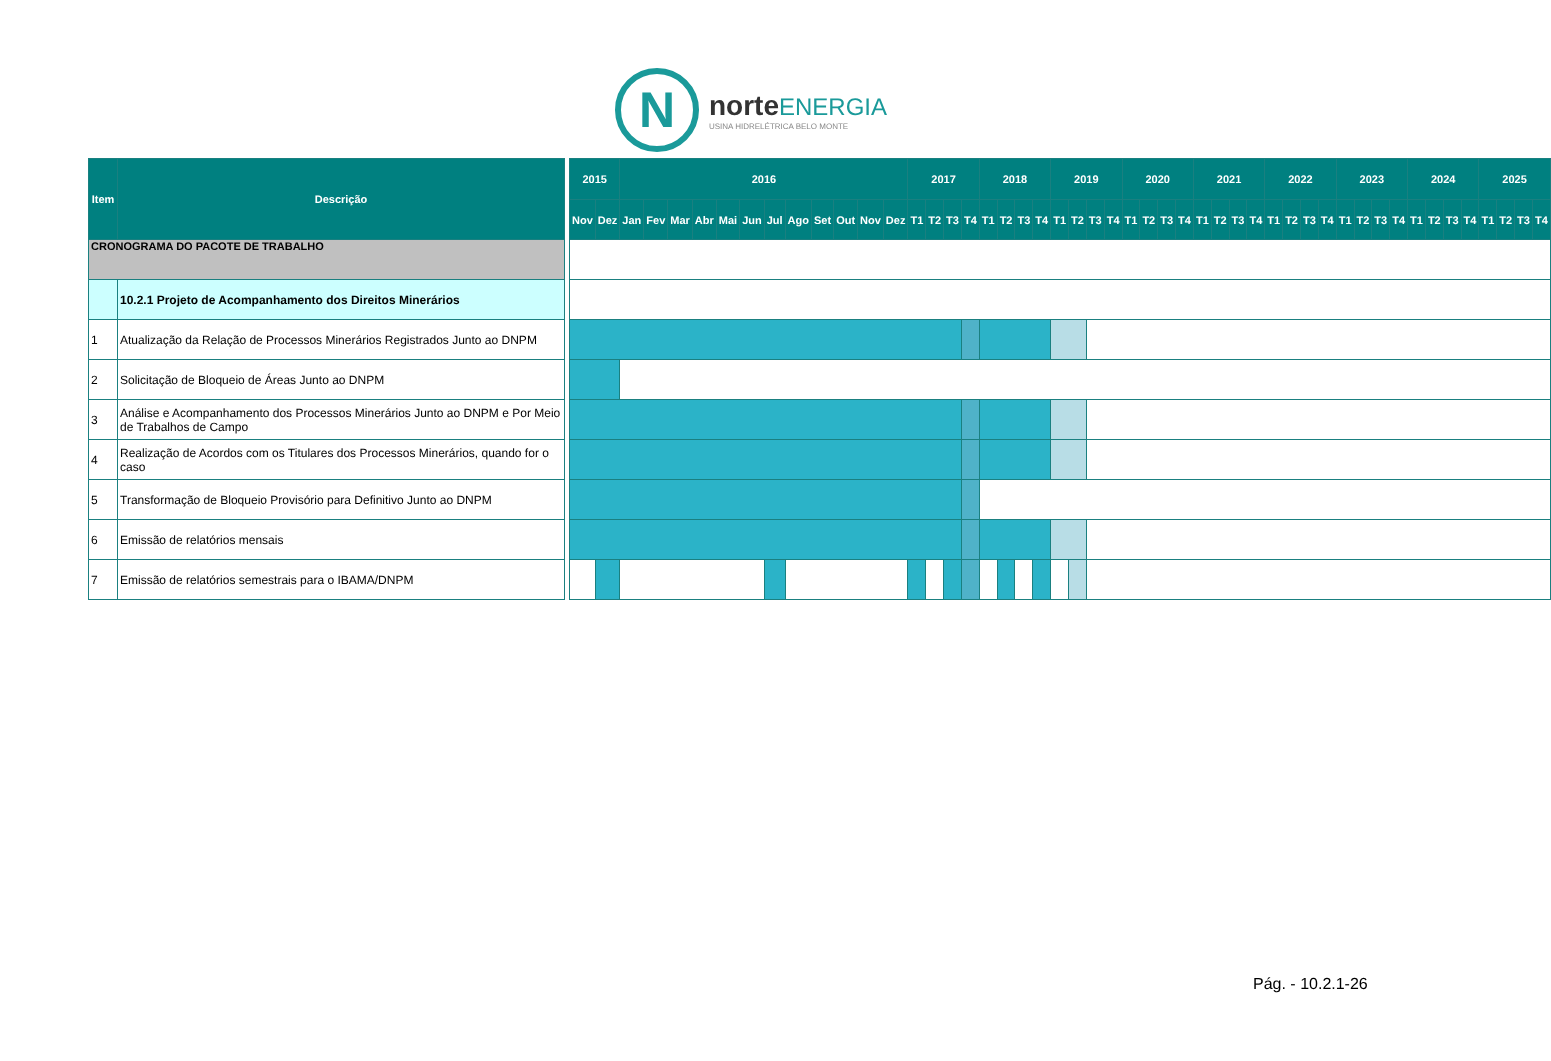N
norte ENERGIA
USINA HIDRELÉTRICA BELO MONTE
| Item | Descrição |
| --- | --- |
| CRONOGRAMA DO PACOTE DE TRABALHO | |
| | 10.2.1 Projeto de Acompanhamento dos Direitos Minerários |
| 1 | Atualização da Relação de Processos Minerários Registrados Junto ao DNPM |
| 2 | Solicitação de Bloqueio de Áreas Junto ao DNPM |
| 3 | Análise e Acompanhamento dos Processos Minerários Junto ao DNPM e Por Meio de Trabalhos de Campo |
| 4 | Realização de Acordos com os Titulares dos Processos Minerários, quando for o caso |
| 5 | Transformação de Bloqueio Provisório para Definitivo Junto ao DNPM |
| 6 | Emissão de relatórios mensais |
| 7 | Emissão de relatórios semestrais para o IBAMA/DNPM |
| 2015 | | 2016 | | | | | | | | | | | | 2017 | | | | 2018 | | | | 2019 | | | | 2020 | | | | 2021 | | | | 2022 | | | | 2023 | | | | 2024 | | | | 2025 | | | |
| --- | --- | --- | --- | --- | --- | --- | --- | --- | --- | --- | --- | --- | --- | --- | --- | --- | --- | --- | --- | --- | --- | --- | --- | --- | --- | --- | --- | --- | --- | --- | --- | --- | --- | --- | --- | --- | --- | --- | --- | --- | --- | --- | --- | --- | --- | --- | --- | --- | --- |
| Nov | Dez | Jan | Fev | Mar | Abr | Mai | Jun | Jul | Ago | Set | Out | Nov | Dez | T1 | T2 | T3 | T4 | T1 | T2 | T3 | T4 | T1 | T2 | T3 | T4 | T1 | T2 | T3 | T4 | T1 | T2 | T3 | T4 | T1 | T2 | T3 | T4 | T1 | T2 | T3 | T4 | T1 | T2 | T3 | T4 | T1 | T2 | T3 | T4 |
Pág. - 10.2.1-26